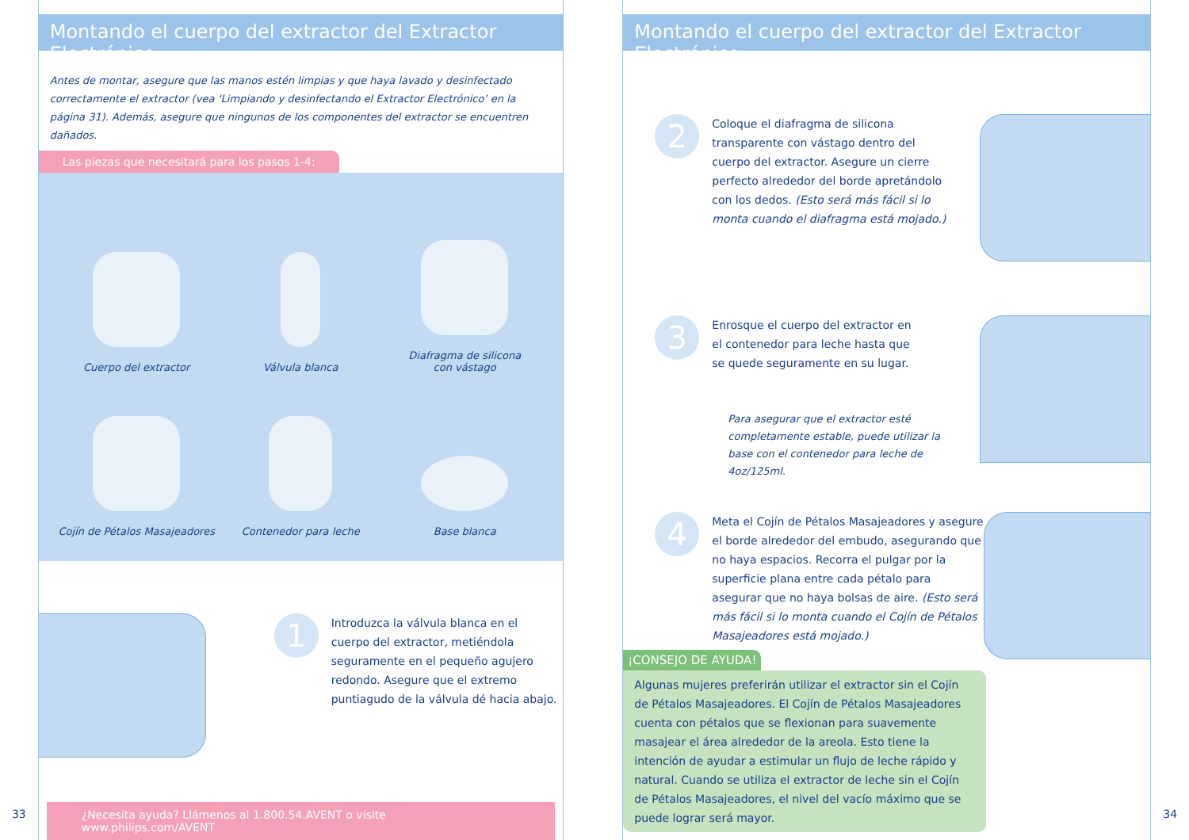33
Montando el cuerpo del extractor del Extractor Electrónico
Antes de montar, asegure que las manos estén limpias y que haya lavado y desinfectado correctamente el extractor (vea ‘Limpiando y desinfectando el Extractor Electrónico’ en la página 31). Además, asegure que ningunos de los componentes del extractor se encuentren dañados.
Las piezas que necesitará para los pasos 1-4:
Cuerpo del extractor
Válvula blanca
Diafragma de silicona
con vástago
Cojín de Pétalos Masajeadores
Contenedor para leche
Base blanca
1
Introduzca la válvula blanca en el cuerpo del extractor, metiéndola seguramente en el pequeño agujero redondo. Asegure que el extremo puntiagudo de la válvula dé hacia abajo.
¿Necesita ayuda? Llámenos al 1.800.54.AVENT o visite www.philips.com/AVENT
Montando el cuerpo del extractor del Extractor Electrónico
2
Coloque el diafragma de silicona transparente con vástago dentro del cuerpo del extractor. Asegure un cierre perfecto alrededor del borde apretándolo con los dedos. (Esto será más fácil si lo monta cuando el diafragma está mojado.)
3
Enrosque el cuerpo del extractor en el contenedor para leche hasta que se quede seguramente en su lugar.
Para asegurar que el extractor esté completamente estable, puede utilizar la base con el contenedor para leche de 4oz/125ml.
4
Meta el Cojín de Pétalos Masajeadores y asegure el borde alrededor del embudo, asegurando que no haya espacios. Recorra el pulgar por la superficie plana entre cada pétalo para asegurar que no haya bolsas de aire. (Esto será más fácil si lo monta cuando el Cojín de Pétalos Masajeadores está mojado.)
¡CONSEJO DE AYUDA!
Algunas mujeres preferirán utilizar el extractor sin el Cojín de Pétalos Masajeadores. El Cojín de Pétalos Masajeadores cuenta con pétalos que se flexionan para suavemente masajear el área alrededor de la areola. Esto tiene la intención de ayudar a estimular un flujo de leche rápido y natural. Cuando se utiliza el extractor de leche sin el Cojín de Pétalos Masajeadores, el nivel del vacío máximo que se puede lograr será mayor.
34